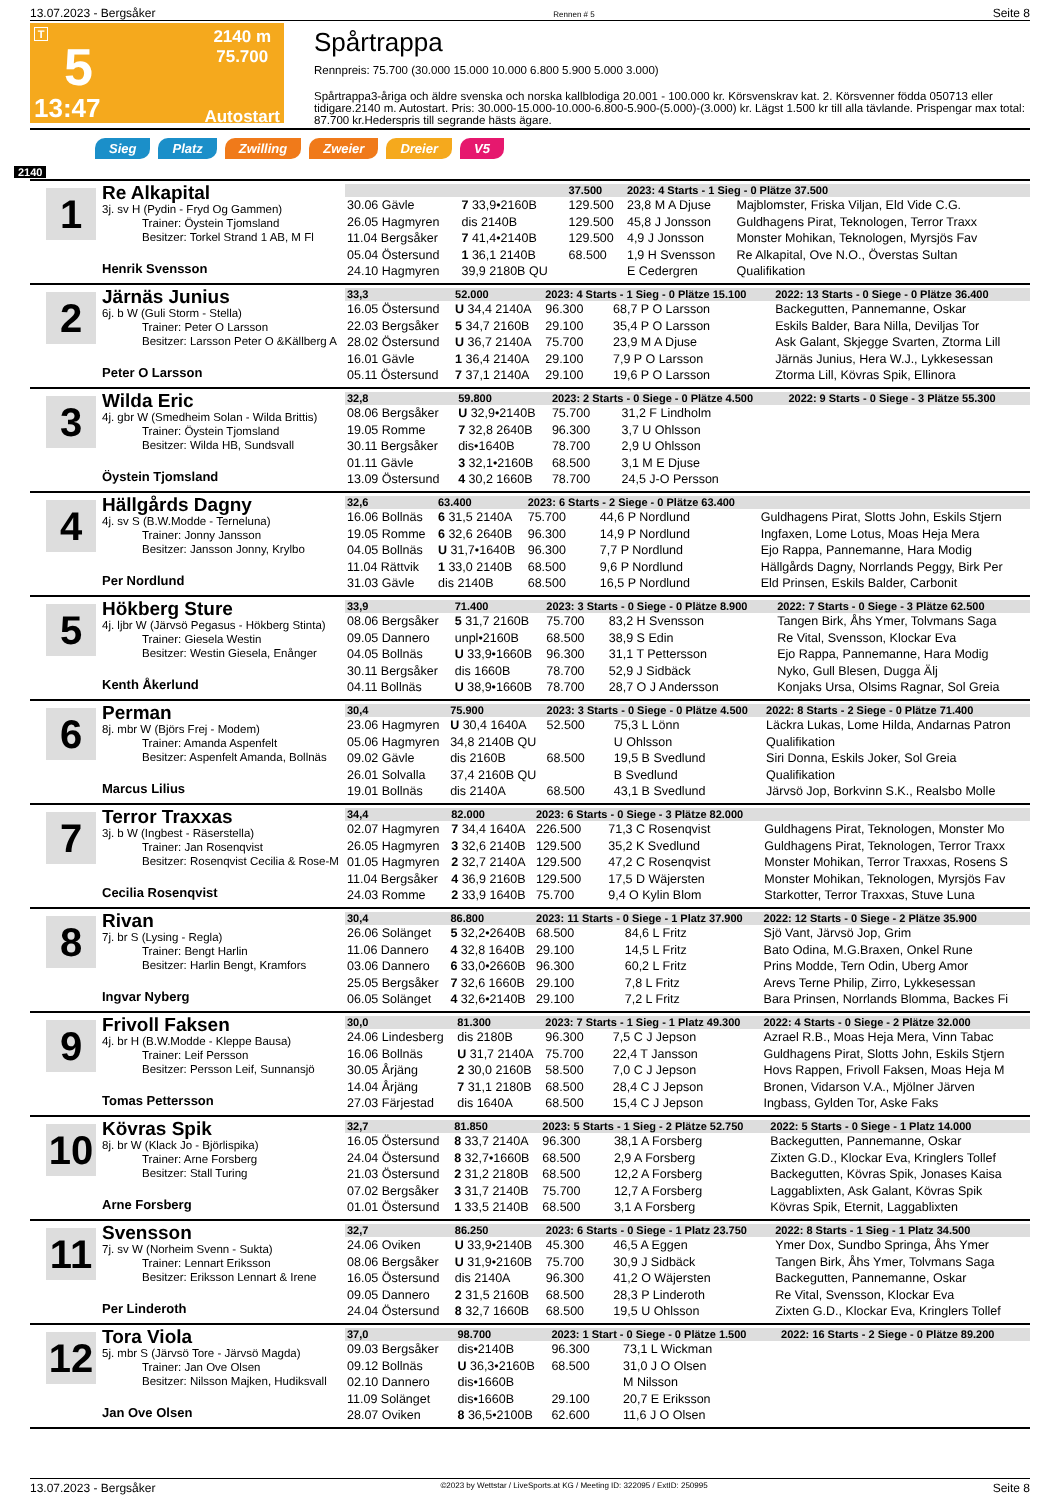13.07.2023 - Bergsåker Rennen # 5 Seite 8
T
5
13:47
2140 m
75.700
Autostart
Spårtrappa
Rennpreis: 75.700 (30.000 15.000 10.000 6.800 5.900 5.000 3.000)
Spårtrappa3-åriga och äldre svenska och norska kallblodiga 20.001 - 100.000 kr. Körsvenskrav kat. 2. Körsvenner födda 050713 eller tidigare.2140 m. Autostart. Pris: 30.000-15.000-10.000-6.800-5.900-(5.000)-(3.000) kr. Lägst 1.500 kr till alla tävlande. Prispengar max total: 87.700 kr.Hederspris till segrande hästs ägare.
Sieg Platz Zwilling Zweier Dreier V5
2140
1
Re Alkapital
3j. sv H (Pydin - Fryd Og Gammen)
Trainer: Öystein Tjomsland
Besitzer: Torkel Strand 1 AB, M Fl
Henrik Svensson
| | | 37.500 | 2023: 4 Starts - 1 Sieg - 0 Plätze 37.500 | | |
| 30.06 Gävle | 7 33,9•2160B | 129.500 | 23,8 M A Djuse | Majblomster, Friska Viljan, Eld Vide C.G. | |
| 26.05 Hagmyren | dis 2140B | 129.500 | 45,8 J Jonsson | Guldhagens Pirat, Teknologen, Terror Traxx | |
| 11.04 Bergsåker | 7 41,4•2140B | 129.500 | 4,9 J Jonsson | Monster Mohikan, Teknologen, Myrsjös Fav | |
| 05.04 Östersund | 1 36,1 2140B | 68.500 | 1,9 H Svensson | Re Alkapital, Ove N.O., Överstas Sultan | |
| 24.10 Hagmyren | 39,9 2180B QU | | E Cedergren | Qualifikation | |
2
Järnäs Junius
6j. b W (Guli Storm - Stella)
Trainer: Peter O Larsson
Besitzer: Larsson Peter O &Källberg A
Peter O Larsson
| 33,3 | 52.000 | 2023: 4 Starts - 1 Sieg - 0 Plätze 15.100 | | 2022: 13 Starts - 0 Siege - 0 Plätze 36.400 |
| 16.05 Östersund | U 34,4 2140A | 96.300 | 68,7 P O Larsson | Backegutten, Pannemanne, Oskar |
| 22.03 Bergsåker | 5 34,7 2160B | 29.100 | 35,4 P O Larsson | Eskils Balder, Bara Nilla, Deviljas Tor |
| 28.02 Östersund | U 36,7 2140A | 75.700 | 23,9 M A Djuse | Ask Galant, Skjegge Svarten, Ztorma Lill |
| 16.01 Gävle | 1 36,4 2140A | 29.100 | 7,9 P O Larsson | Järnäs Junius, Hera W.J., Lykkesessan |
| 05.11 Östersund | 7 37,1 2140A | 29.100 | 19,6 P O Larsson | Ztorma Lill, Kövras Spik, Ellinora |
3
Wilda Eric
4j. gbr W (Smedheim Solan - Wilda Brittis)
Trainer: Öystein Tjomsland
Besitzer: Wilda HB, Sundsvall
Öystein Tjomsland
| 32,8 | 59.800 | 2023: 2 Starts - 0 Siege - 0 Plätze 4.500 | | 2022: 9 Starts - 0 Siege - 3 Plätze 55.300 |
| 08.06 Bergsåker | U 32,9•2140B | 75.700 | 31,2 F Lindholm | |
| 19.05 Romme | 7 32,8 2640B | 96.300 | 3,7 U Ohlsson | |
| 30.11 Bergsåker | dis•1640B | 78.700 | 2,9 U Ohlsson | |
| 01.11 Gävle | 3 32,1•2160B | 68.500 | 3,1 M E Djuse | |
| 13.09 Östersund | 4 30,2 1660B | 78.700 | 24,5 J-O Persson | |
4
Hällgårds Dagny
4j. sv S (B.W.Modde - Terneluna)
Trainer: Jonny Jansson
Besitzer: Jansson Jonny, Krylbo
Per Nordlund
| 32,6 | 63.400 | 2023: 6 Starts - 2 Siege - 0 Plätze 63.400 | | |
| 16.06 Bollnäs | 6 31,5 2140A | 75.700 | 44,6 P Nordlund | Guldhagens Pirat, Slotts John, Eskils Stjern |
| 19.05 Romme | 6 32,6 2640B | 96.300 | 14,9 P Nordlund | Ingfaxen, Lome Lotus, Moas Heja Mera |
| 04.05 Bollnäs | U 31,7•1640B | 96.300 | 7,7 P Nordlund | Ejo Rappa, Pannemanne, Hara Modig |
| 11.04 Rättvik | 1 33,0 2140B | 68.500 | 9,6 P Nordlund | Hällgårds Dagny, Norrlands Peggy, Birk Per |
| 31.03 Gävle | dis 2140B | 68.500 | 16,5 P Nordlund | Eld Prinsen, Eskils Balder, Carbonit |
5
Hökberg Sture
4j. ljbr W (Järvsö Pegasus - Hökberg Stinta)
Trainer: Giesela Westin
Besitzer: Westin Giesela, Enånger
Kenth Åkerlund
| 33,9 | 71.400 | 2023: 3 Starts - 0 Siege - 0 Plätze 8.900 | | 2022: 7 Starts - 0 Siege - 3 Plätze 62.500 |
| 08.06 Bergsåker | 5 31,7 2160B | 75.700 | 83,2 H Svensson | Tangen Birk, Åhs Ymer, Tolvmans Saga |
| 09.05 Dannero | unpl•2160B | 68.500 | 38,9 S Edin | Re Vital, Svensson, Klockar Eva |
| 04.05 Bollnäs | U 33,9•1660B | 96.300 | 31,1 T Pettersson | Ejo Rappa, Pannemanne, Hara Modig |
| 30.11 Bergsåker | dis 1660B | 78.700 | 52,9 J Sidbäck | Nyko, Gull Blesen, Dugga Älj |
| 04.11 Bollnäs | U 38,9•1660B | 78.700 | 28,7 O J Andersson | Konjaks Ursa, Olsims Ragnar, Sol Greia |
6
Perman
8j. mbr W (Björs Frej - Modem)
Trainer: Amanda Aspenfelt
Besitzer: Aspenfelt Amanda, Bollnäs
Marcus Lilius
| 30,4 | 75.900 | 2023: 3 Starts - 0 Siege - 0 Plätze 4.500 | | 2022: 8 Starts - 2 Siege - 0 Plätze 71.400 |
| 23.06 Hagmyren | U 30,4 1640A | 52.500 | 75,3 L Lönn | Läckra Lukas, Lome Hilda, Andarnas Patron |
| 05.06 Hagmyren | 34,8 2140B QU | | U Ohlsson | Qualifikation |
| 09.02 Gävle | dis 2160B | 68.500 | 19,5 B Svedlund | Siri Donna, Eskils Joker, Sol Greia |
| 26.01 Solvalla | 37,4 2160B QU | | B Svedlund | Qualifikation |
| 19.01 Bollnäs | dis 2140A | 68.500 | 43,1 B Svedlund | Järvsö Jop, Borkvinn S.K., Realsbo Molle |
7
Terror Traxxas
3j. b W (Ingbest - Räserstella)
Trainer: Jan Rosenqvist
Besitzer: Rosenqvist Cecilia & Rose-M
Cecilia Rosenqvist
| 34,4 | 82.000 | 2023: 6 Starts - 0 Siege - 3 Plätze 82.000 | | |
| 02.07 Hagmyren | 7 34,4 1640A | 226.500 | 71,3 C Rosenqvist | Guldhagens Pirat, Teknologen, Monster Mo |
| 26.05 Hagmyren | 3 32,6 2140B | 129.500 | 35,2 K Svedlund | Guldhagens Pirat, Teknologen, Terror Traxx |
| 01.05 Hagmyren | 2 32,7 2140A | 129.500 | 47,2 C Rosenqvist | Monster Mohikan, Terror Traxxas, Rosens S |
| 11.04 Bergsåker | 4 36,9 2160B | 129.500 | 17,5 D Wäjersten | Monster Mohikan, Teknologen, Myrsjös Fav |
| 24.03 Romme | 2 33,9 1640B | 75.700 | 9,4 O Kylin Blom | Starkotter, Terror Traxxas, Stuve Luna |
8
Rivan
7j. br S (Lysing - Regla)
Trainer: Bengt Harlin
Besitzer: Harlin Bengt, Kramfors
Ingvar Nyberg
| 30,4 | 86.800 | 2023: 11 Starts - 0 Siege - 1 Platz 37.900 | | 2022: 12 Starts - 0 Siege - 2 Plätze 35.900 |
| 26.06 Solänget | 5 32,2•2640B | 68.500 | 84,6 L Fritz | Sjö Vant, Järvsö Jop, Grim |
| 11.06 Dannero | 4 32,8 1640B | 29.100 | 14,5 L Fritz | Bato Odina, M.G.Braxen, Onkel Rune |
| 03.06 Dannero | 6 33,0•2660B | 96.300 | 60,2 L Fritz | Prins Modde, Tern Odin, Uberg Amor |
| 25.05 Bergsåker | 7 32,6 1660B | 29.100 | 7,8 L Fritz | Arevs Terne Philip, Zirro, Lykkesessan |
| 06.05 Solänget | 4 32,6•2140B | 29.100 | 7,2 L Fritz | Bara Prinsen, Norrlands Blomma, Backes Fi |
9
Frivoll Faksen
4j. br H (B.W.Modde - Kleppe Bausa)
Trainer: Leif Persson
Besitzer: Persson Leif, Sunnansjö
Tomas Pettersson
| 30,0 | 81.300 | 2023: 7 Starts - 1 Sieg - 1 Platz 49.300 | | 2022: 4 Starts - 0 Siege - 2 Plätze 32.000 |
| 24.06 Lindesberg | dis 2180B | 96.300 | 7,5 C J Jepson | Azrael R.B., Moas Heja Mera, Vinn Tabac |
| 16.06 Bollnäs | U 31,7 2140A | 75.700 | 22,4 T Jansson | Guldhagens Pirat, Slotts John, Eskils Stjern |
| 30.05 Årjäng | 2 30,0 2160B | 58.500 | 7,0 C J Jepson | Hovs Rappen, Frivoll Faksen, Moas Heja M |
| 14.04 Årjäng | 7 31,1 2180B | 68.500 | 28,4 C J Jepson | Bronen, Vidarson V.A., Mjölner Järven |
| 27.03 Färjestad | dis 1640A | 68.500 | 15,4 C J Jepson | Ingbass, Gylden Tor, Aske Faks |
10
Kövras Spik
8j. br W (Klack Jo - Björlispika)
Trainer: Arne Forsberg
Besitzer: Stall Turing
Arne Forsberg
| 32,7 | 81.850 | 2023: 5 Starts - 1 Sieg - 2 Plätze 52.750 | | 2022: 5 Starts - 0 Siege - 1 Platz 14.000 |
| 16.05 Östersund | 8 33,7 2140A | 96.300 | 38,1 A Forsberg | Backegutten, Pannemanne, Oskar |
| 24.04 Östersund | 8 32,7•1660B | 68.500 | 2,9 A Forsberg | Zixten G.D., Klockar Eva, Kringlers Tollef |
| 21.03 Östersund | 2 31,2 2180B | 68.500 | 12,2 A Forsberg | Backegutten, Kövras Spik, Jonases Kaisa |
| 07.02 Bergsåker | 3 31,7 2140B | 75.700 | 12,7 A Forsberg | Laggablixten, Ask Galant, Kövras Spik |
| 01.01 Östersund | 1 33,5 2140B | 68.500 | 3,1 A Forsberg | Kövras Spik, Eternit, Laggablixten |
11
Svensson
7j. sv W (Norheim Svenn - Sukta)
Trainer: Lennart Eriksson
Besitzer: Eriksson Lennart & Irene
Per Linderoth
| 32,7 | 86.250 | 2023: 6 Starts - 0 Siege - 1 Platz 23.750 | | 2022: 8 Starts - 1 Sieg - 1 Platz 34.500 |
| 24.06 Oviken | U 33,9•2140B | 45.300 | 46,5 A Eggen | Ymer Dox, Sundbo Springa, Åhs Ymer |
| 08.06 Bergsåker | U 31,9•2160B | 75.700 | 30,9 J Sidbäck | Tangen Birk, Åhs Ymer, Tolvmans Saga |
| 16.05 Östersund | dis 2140A | 96.300 | 41,2 O Wäjersten | Backegutten, Pannemanne, Oskar |
| 09.05 Dannero | 2 31,5 2160B | 68.500 | 28,3 P Linderoth | Re Vital, Svensson, Klockar Eva |
| 24.04 Östersund | 8 32,7 1660B | 68.500 | 19,5 U Ohlsson | Zixten G.D., Klockar Eva, Kringlers Tollef |
12
Tora Viola
5j. mbr S (Järvsö Tore - Järvsö Magda)
Trainer: Jan Ove Olsen
Besitzer: Nilsson Majken, Hudiksvall
Jan Ove Olsen
| 37,0 | 98.700 | 2023: 1 Start - 0 Siege - 0 Plätze 1.500 | | 2022: 16 Starts - 2 Siege - 0 Plätze 89.200 |
| 09.03 Bergsåker | dis•2140B | 96.300 | 73,1 L Wickman | |
| 09.12 Bollnäs | U 36,3•2160B | 68.500 | 31,0 J O Olsen | |
| 02.10 Dannero | dis•1660B | | M Nilsson | |
| 11.09 Solänget | dis•1660B | 29.100 | 20,7 E Eriksson | |
| 28.07 Oviken | 8 36,5•2100B | 62.600 | 11,6 J O Olsen | |
13.07.2023 - Bergsåker ©2023 by Wettstar / LiveSports.at KG / Meeting ID: 322095 / ExtID: 250995 Seite 8